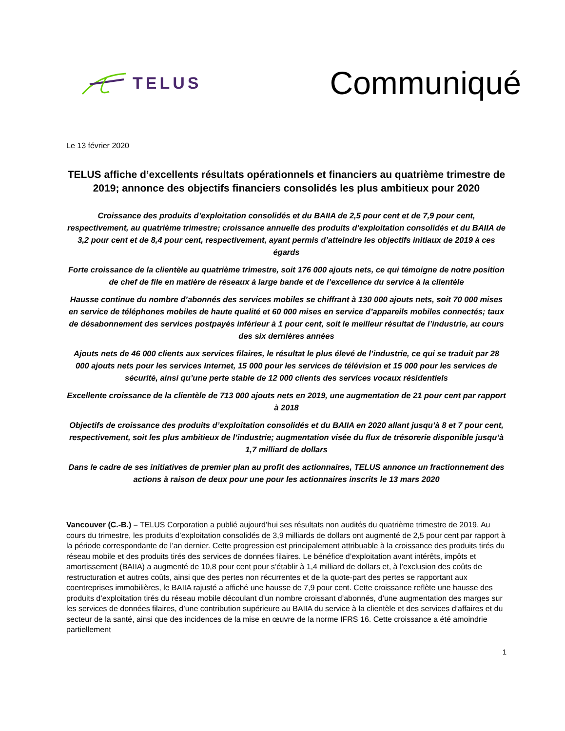TELUS
Communiqué
Le 13 février 2020
TELUS affiche d’excellents résultats opérationnels et financiers au quatrième trimestre de 2019; annonce des objectifs financiers consolidés les plus ambitieux pour 2020
Croissance des produits d’exploitation consolidés et du BAIIA de 2,5 pour cent et de 7,9 pour cent, respectivement, au quatrième trimestre; croissance annuelle des produits d’exploitation consolidés et du BAIIA de 3,2 pour cent et de 8,4 pour cent, respectivement, ayant permis d’atteindre les objectifs initiaux de 2019 à ces égards
Forte croissance de la clientèle au quatrième trimestre, soit 176 000 ajouts nets, ce qui témoigne de notre position de chef de file en matière de réseaux à large bande et de l’excellence du service à la clientèle
Hausse continue du nombre d’abonnés des services mobiles se chiffrant à 130 000 ajouts nets, soit 70 000 mises en service de téléphones mobiles de haute qualité et 60 000 mises en service d’appareils mobiles connectés; taux de désabonnement des services postpayés inférieur à 1 pour cent, soit le meilleur résultat de l’industrie, au cours des six dernières années
Ajouts nets de 46 000 clients aux services filaires, le résultat le plus élevé de l’industrie, ce qui se traduit par 28 000 ajouts nets pour les services Internet, 15 000 pour les services de télévision et 15 000 pour les services de sécurité, ainsi qu’une perte stable de 12 000 clients des services vocaux résidentiels
Excellente croissance de la clientèle de 713 000 ajouts nets en 2019, une augmentation de 21 pour cent par rapport à 2018
Objectifs de croissance des produits d’exploitation consolidés et du BAIIA en 2020 allant jusqu’à 8 et 7 pour cent, respectivement, soit les plus ambitieux de l’industrie; augmentation visée du flux de trésorerie disponible jusqu’à 1,7 milliard de dollars
Dans le cadre de ses initiatives de premier plan au profit des actionnaires, TELUS annonce un fractionnement des actions à raison de deux pour une pour les actionnaires inscrits le 13 mars 2020
Vancouver (C.-B.) – TELUS Corporation a publié aujourd’hui ses résultats non audités du quatrième trimestre de 2019. Au cours du trimestre, les produits d’exploitation consolidés de 3,9 milliards de dollars ont augmenté de 2,5 pour cent par rapport à la période correspondante de l’an dernier. Cette progression est principalement attribuable à la croissance des produits tirés du réseau mobile et des produits tirés des services de données filaires. Le bénéfice d’exploitation avant intérêts, impôts et amortissement (BAIIA) a augmenté de 10,8 pour cent pour s’établir à 1,4 milliard de dollars et, à l’exclusion des coûts de restructuration et autres coûts, ainsi que des pertes non récurrentes et de la quote-part des pertes se rapportant aux coentreprises immobilières, le BAIIA rajusté a affiché une hausse de 7,9 pour cent. Cette croissance reflète une hausse des produits d’exploitation tirés du réseau mobile découlant d’un nombre croissant d’abonnés, d’une augmentation des marges sur les services de données filaires, d’une contribution supérieure au BAIIA du service à la clientèle et des services d’affaires et du secteur de la santé, ainsi que des incidences de la mise en œuvre de la norme IFRS 16. Cette croissance a été amoindrie partiellement
1